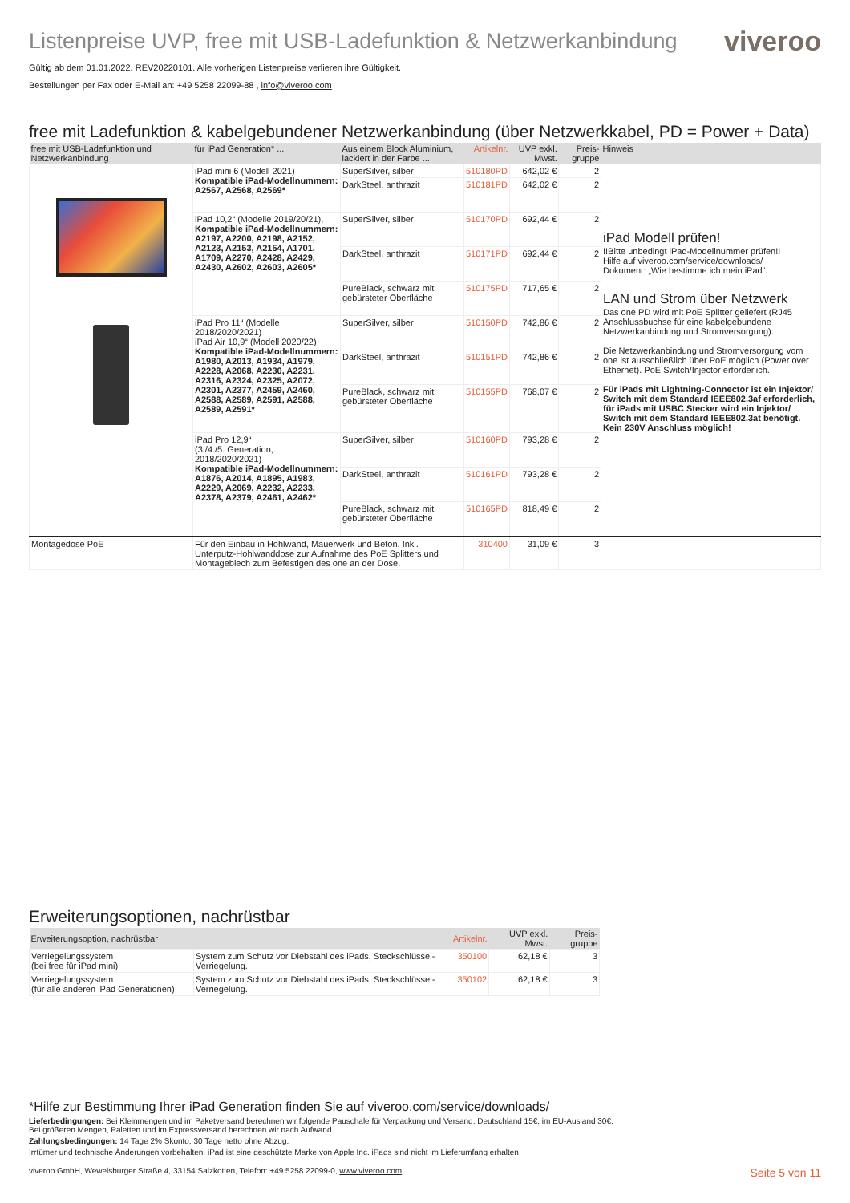Listenpreise UVP, free mit USB-Ladefunktion & Netzwerkanbindung
viveroo
Gültig ab dem 01.01.2022. REV20220101. Alle vorherigen Listenpreise verlieren ihre Gültigkeit.
Bestellungen per Fax oder E-Mail an: +49 5258 22099-88 , info@viveroo.com
free mit Ladefunktion & kabelgebundener Netzwerkanbindung (über Netzwerkkabel, PD = Power + Data)
| free mit USB-Ladefunktion und Netzwerkanbindung | für iPad Generation* ... | Aus einem Block Aluminium, lackiert in der Farbe ... | Artikelnr. | UVP exkl. Mwst. | Preis-gruppe | Hinweis |
| --- | --- | --- | --- | --- | --- | --- |
| | iPad mini 6 (Modell 2021) Kompatible iPad-Modellnummern: A2567, A2568, A2569* | SuperSilver, silber | 510180PD | 642,02 € | 2 | iPad Modell prüfen! !!Bitte unbedingt iPad-Modellnummer prüfen!! Hilfe auf viveroo.com/service/downloads/ Dokument: „Wie bestimme ich mein iPad“. LAN und Strom über Netzwerk Das one PD wird mit PoE Splitter geliefert (RJ45 Anschlussbuchse für eine kabelgebundene Netzwerkanbindung und Stromversorgung). Die Netzwerkanbindung und Stromversorgung vom one ist ausschließlich über PoE möglich (Power over Ethernet). PoE Switch/Injector erforderlich. Für iPads mit Lightning-Connector ist ein Injektor/ Switch mit dem Standard IEEE802.3af erforderlich, für iPads mit USBC Stecker wird ein Injektor/ Switch mit dem Standard IEEE802.3at benötigt. Kein 230V Anschluss möglich! |
| | | DarkSteel, anthrazit | 510181PD | 642,02 € | 2 | |
| | iPad 10,2“ (Modelle 2019/20/21), Kompatible iPad-Modellnummern: A2197, A2200, A2198, A2152, A2123, A2153, A2154, A1701, A1709, A2270, A2428, A2429, A2430, A2602, A2603, A2605* | SuperSilver, silber | 510170PD | 692,44 € | 2 | |
| | | DarkSteel, anthrazit | 510171PD | 692,44 € | 2 | |
| | | PureBlack, schwarz mit gebürsteter Oberfläche | 510175PD | 717,65 € | 2 | |
| | iPad Pro 11“ (Modelle 2018/2020/2021) iPad Air 10,9“ (Modell 2020/22) Kompatible iPad-Modellnummern: A1980, A2013, A1934, A1979, A2228, A2068, A2230, A2231, A2316, A2324, A2325, A2072, A2301, A2377, A2459, A2460, A2588, A2589, A2591, A2588, A2589, A2591* | SuperSilver, silber | 510150PD | 742,86 € | 2 | |
| | | DarkSteel, anthrazit | 510151PD | 742,86 € | 2 | |
| | | PureBlack, schwarz mit gebürsteter Oberfläche | 510155PD | 768,07 € | 2 | |
| | iPad Pro 12,9“ (3./4./5. Generation, 2018/2020/2021) Kompatible iPad-Modellnummern: A1876, A2014, A1895, A1983, A2229, A2069, A2232, A2233, A2378, A2379, A2461, A2462* | SuperSilver, silber | 510160PD | 793,28 € | 2 | |
| | | DarkSteel, anthrazit | 510161PD | 793,28 € | 2 | |
| | | PureBlack, schwarz mit gebürsteter Oberfläche | 510165PD | 818,49 € | 2 | |
| Montagedose PoE | Für den Einbau in Hohlwand, Mauerwerk und Beton. Inkl. Unterputz-Hohlwanddose zur Aufnahme des PoE Splitters und Montageblech zum Befestigen des one an der Dose. | | 310400 | 31,09 € | 3 | |
Erweiterungsoptionen, nachrüstbar
| Erweiterungsoption, nachrüstbar | | Artikelnr. | UVP exkl. Mwst. | Preis-gruppe |
| --- | --- | --- | --- | --- |
| Verriegelungssystem (bei free für iPad mini) | System zum Schutz vor Diebstahl des iPads, Steckschlüssel-Verriegelung. | 350100 | 62,18 € | 3 |
| Verriegelungssystem (für alle anderen iPad Generationen) | System zum Schutz vor Diebstahl des iPads, Steckschlüssel-Verriegelung. | 350102 | 62,18 € | 3 |
*Hilfe zur Bestimmung Ihrer iPad Generation finden Sie auf viveroo.com/service/downloads/
Lieferbedingungen: Bei Kleinmengen und im Paketversand berechnen wir folgende Pauschale für Verpackung und Versand. Deutschland 15€, im EU-Ausland 30€.
Bei größeren Mengen, Paletten und im Expressversand berechnen wir nach Aufwand.
Zahlungsbedingungen: 14 Tage 2% Skonto, 30 Tage netto ohne Abzug.
Irrtümer und technische Änderungen vorbehalten. iPad ist eine geschützte Marke von Apple Inc. iPads sind nicht im Lieferumfang erhalten.
viveroo GmbH, Wewelsburger Straße 4, 33154 Salzkotten, Telefon: +49 5258 22099-0, www.viveroo.com Seite 5 von 11